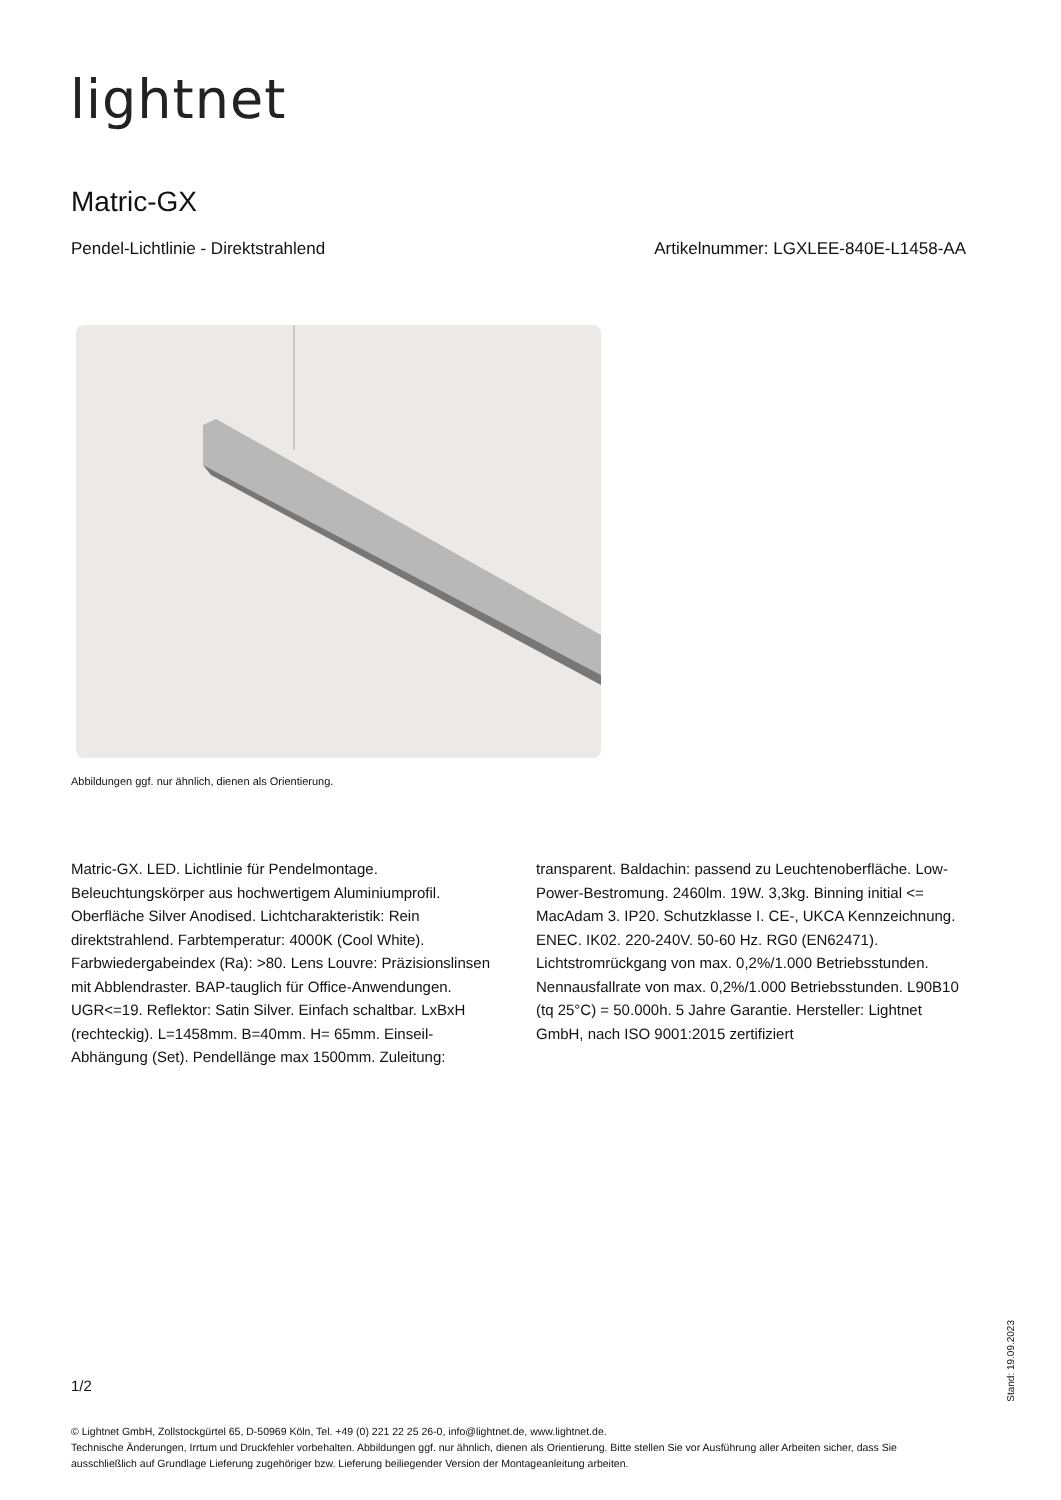lightnet
Matric-GX
Pendel-Lichtlinie - Direktstrahlend Artikelnummer: LGXLEE-840E-L1458-AA
Abbildungen ggf. nur ähnlich, dienen als Orientierung.
Matric-GX. LED. Lichtlinie für Pendelmontage. Beleuchtungskörper aus hochwertigem Aluminiumprofil. Oberfläche Silver Anodised. Lichtcharakteristik: Rein direktstrahlend. Farbtemperatur: 4000K (Cool White). Farbwiedergabeindex (Ra): >80. Lens Louvre: Präzisionslinsen mit Abblendraster. BAP-tauglich für Office-Anwendungen. UGR<=19. Reflektor: Satin Silver. Einfach schaltbar. LxBxH (rechteckig). L=1458mm. B=40mm. H= 65mm. Einseil-Abhängung (Set). Pendellänge max 1500mm. Zuleitung: transparent. Baldachin: passend zu Leuchtenoberfläche. Low-Power-Bestromung. 2460lm. 19W. 3,3kg. Binning initial <= MacAdam 3. IP20. Schutzklasse I. CE-, UKCA Kennzeichnung. ENEC. IK02. 220-240V. 50-60 Hz. RG0 (EN62471). Lichtstromrückgang von max. 0,2%/1.000 Betriebsstunden. Nennausfallrate von max. 0,2%/1.000 Betriebsstunden. L90B10 (tq 25°C) = 50.000h. 5 Jahre Garantie. Hersteller: Lightnet GmbH, nach ISO 9001:2015 zertifiziert
1/2
© Lightnet GmbH, Zollstockgürtel 65, D-50969 Köln, Tel. +49 (0) 221 22 25 26-0, info@lightnet.de, www.lightnet.de.
Technische Änderungen, Irrtum und Druckfehler vorbehalten. Abbildungen ggf. nur ähnlich, dienen als Orientierung. Bitte stellen Sie vor Ausführung aller Arbeiten sicher, dass Sie ausschließlich auf Grundlage Lieferung zugehöriger bzw. Lieferung beiliegender Version der Montageanleitung arbeiten.
Stand: 19.09.2023